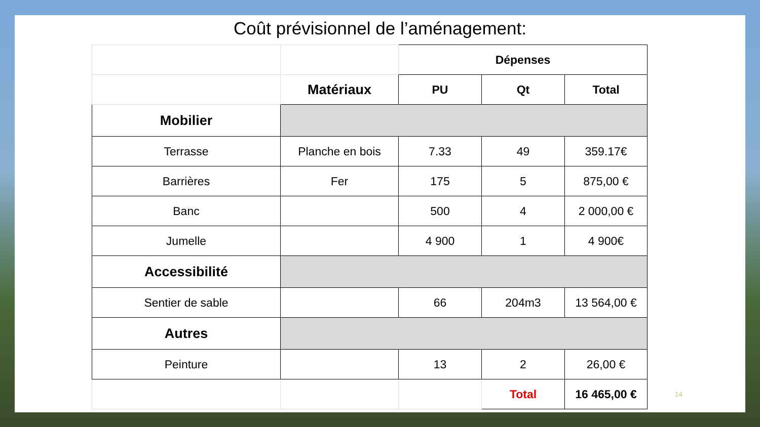Coût prévisionnel de l’aménagement:
| | | Dépenses | | |
| | Matériaux | PU | Qt | Total |
| Mobilier | | | | |
| Terrasse | Planche en bois | 7.33 | 49 | 359.17€ |
| Barrières | Fer | 175 | 5 | 875,00 € |
| Banc | | 500 | 4 | 2 000,00 € |
| Jumelle | | 4 900 | 1 | 4 900€ |
| Accessibilité | | | | |
| Sentier de sable | | 66 | 204m3 | 13 564,00 € |
| Autres | | | | |
| Peinture | | 13 | 2 | 26,00 € |
| | | | Total | 16 465,00 € |
14